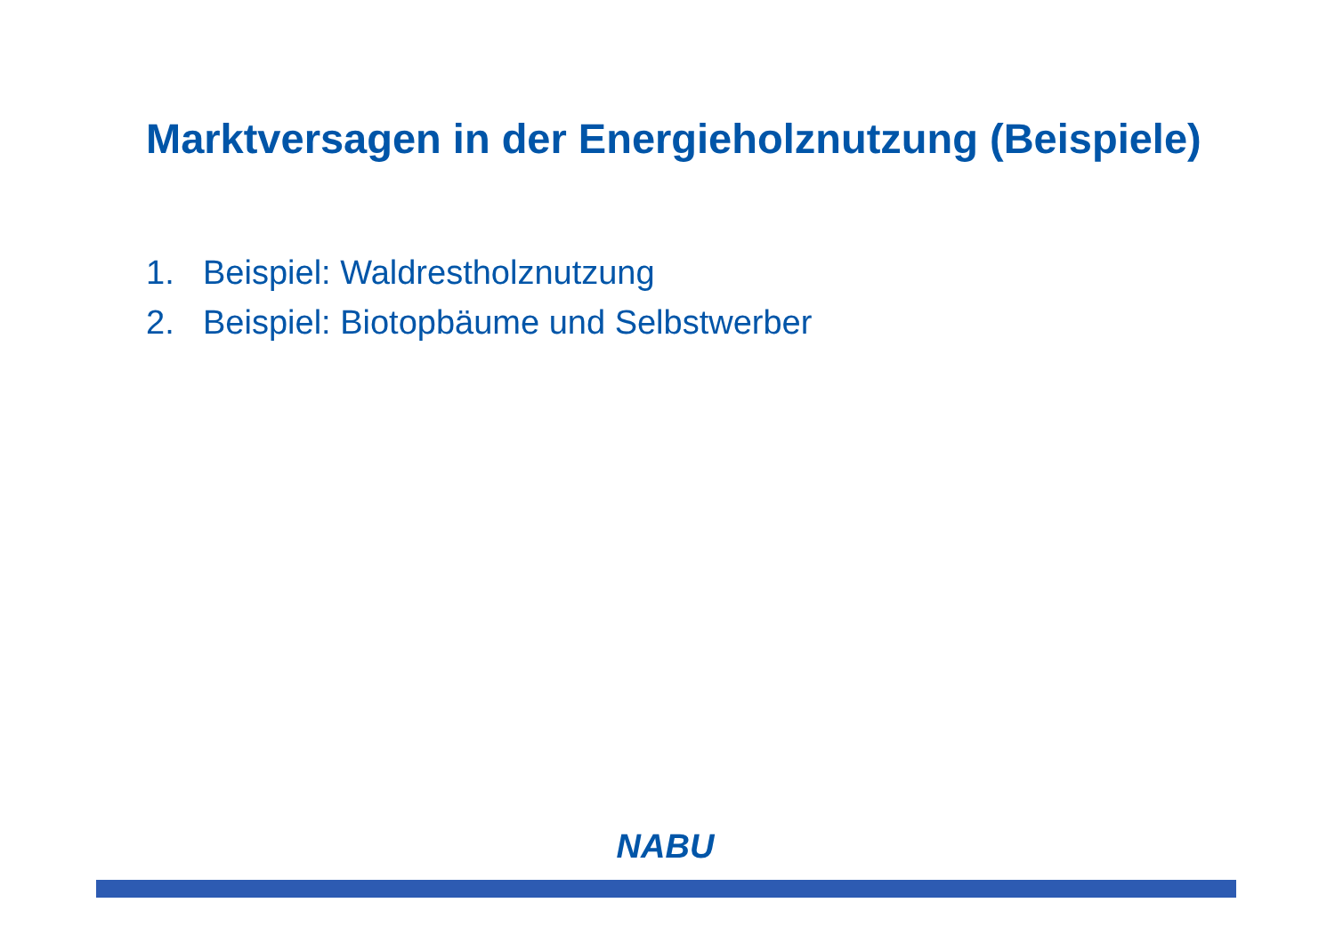Marktversagen in der Energieholznutzung (Beispiele)
1. Beispiel: Waldrestholznutzung
2. Beispiel: Biotopbäume und Selbstwerber
NABU